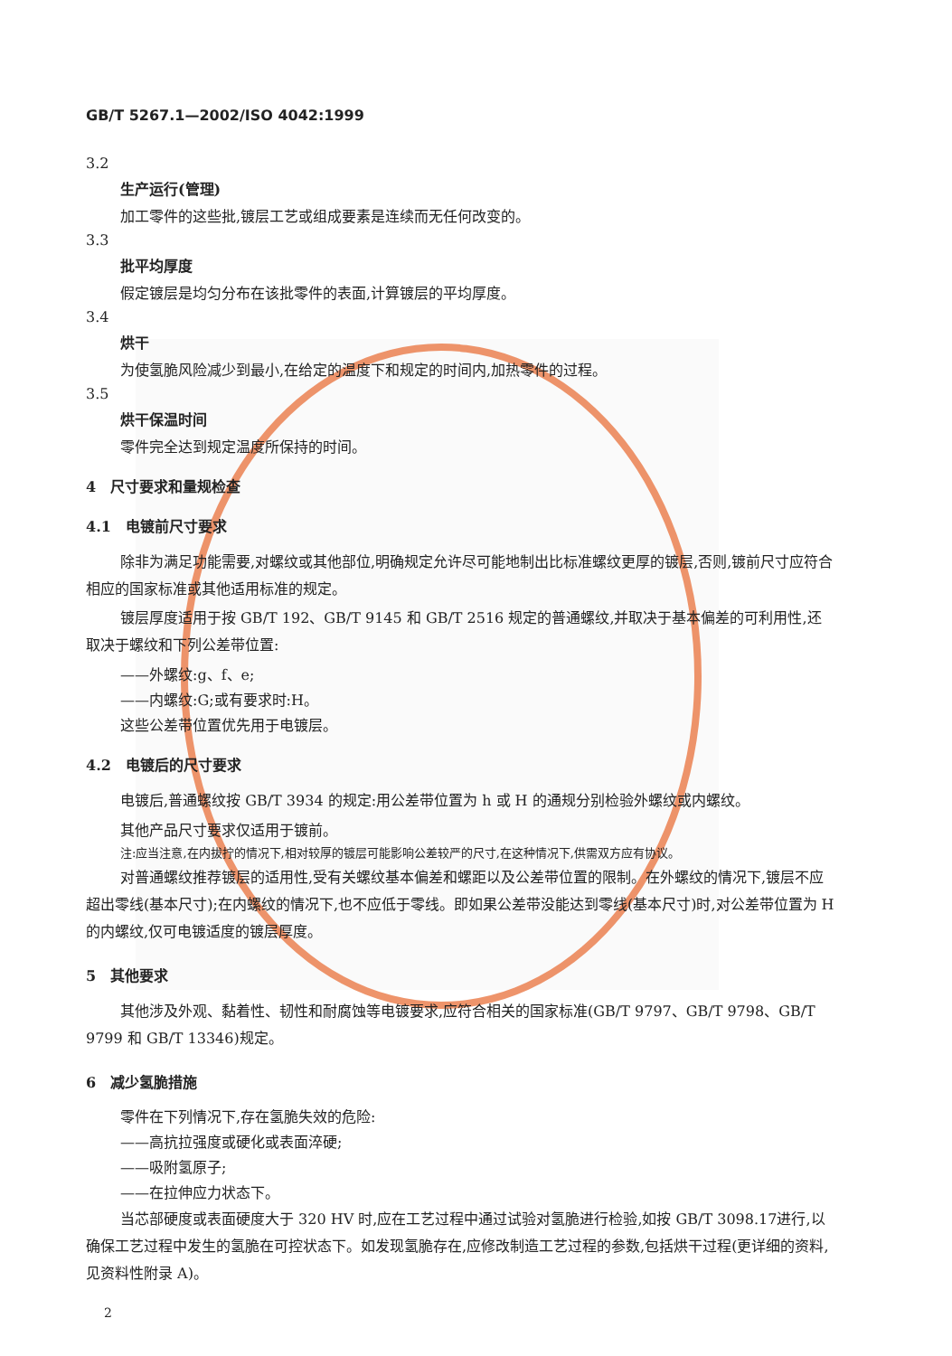GB/T 5267.1—2002/ISO 4042:1999
3.2
生产运行(管理)
加工零件的这些批,镀层工艺或组成要素是连续而无任何改变的。
3.3
批平均厚度
假定镀层是均匀分布在该批零件的表面,计算镀层的平均厚度。
3.4
烘干
为使氢脆风险减少到最小,在给定的温度下和规定的时间内,加热零件的过程。
3.5
烘干保温时间
零件完全达到规定温度所保持的时间。
4　尺寸要求和量规检查
4.1　电镀前尺寸要求
除非为满足功能需要,对螺纹或其他部位,明确规定允许尽可能地制出比标准螺纹更厚的镀层,否则,镀前尺寸应符合相应的国家标准或其他适用标准的规定。
镀层厚度适用于按 GB/T 192、GB/T 9145 和 GB/T 2516 规定的普通螺纹,并取决于基本偏差的可利用性,还取决于螺纹和下列公差带位置:
——外螺纹:g、f、e;
——内螺纹:G;或有要求时:H。
这些公差带位置优先用于电镀层。
4.2　电镀后的尺寸要求
电镀后,普通螺纹按 GB/T 3934 的规定:用公差带位置为 h 或 H 的通规分别检验外螺纹或内螺纹。
其他产品尺寸要求仅适用于镀前。
注:应当注意,在内拔拧的情况下,相对较厚的镀层可能影响公差较严的尺寸,在这种情况下,供需双方应有协议。
对普通螺纹推荐镀层的适用性,受有关螺纹基本偏差和螺距以及公差带位置的限制。在外螺纹的情况下,镀层不应超出零线(基本尺寸);在内螺纹的情况下,也不应低于零线。即如果公差带没能达到零线(基本尺寸)时,对公差带位置为 H 的内螺纹,仅可电镀适度的镀层厚度。
5　其他要求
其他涉及外观、黏着性、韧性和耐腐蚀等电镀要求,应符合相关的国家标准(GB/T 9797、GB/T 9798、GB/T 9799 和 GB/T 13346)规定。
6　减少氢脆措施
零件在下列情况下,存在氢脆失效的危险:
——高抗拉强度或硬化或表面淬硬;
——吸附氢原子;
——在拉伸应力状态下。
当芯部硬度或表面硬度大于 320 HV 时,应在工艺过程中通过试验对氢脆进行检验,如按 GB/T 3098.17进行,以确保工艺过程中发生的氢脆在可控状态下。如发现氢脆存在,应修改制造工艺过程的参数,包括烘干过程(更详细的资料,见资料性附录 A)。
2